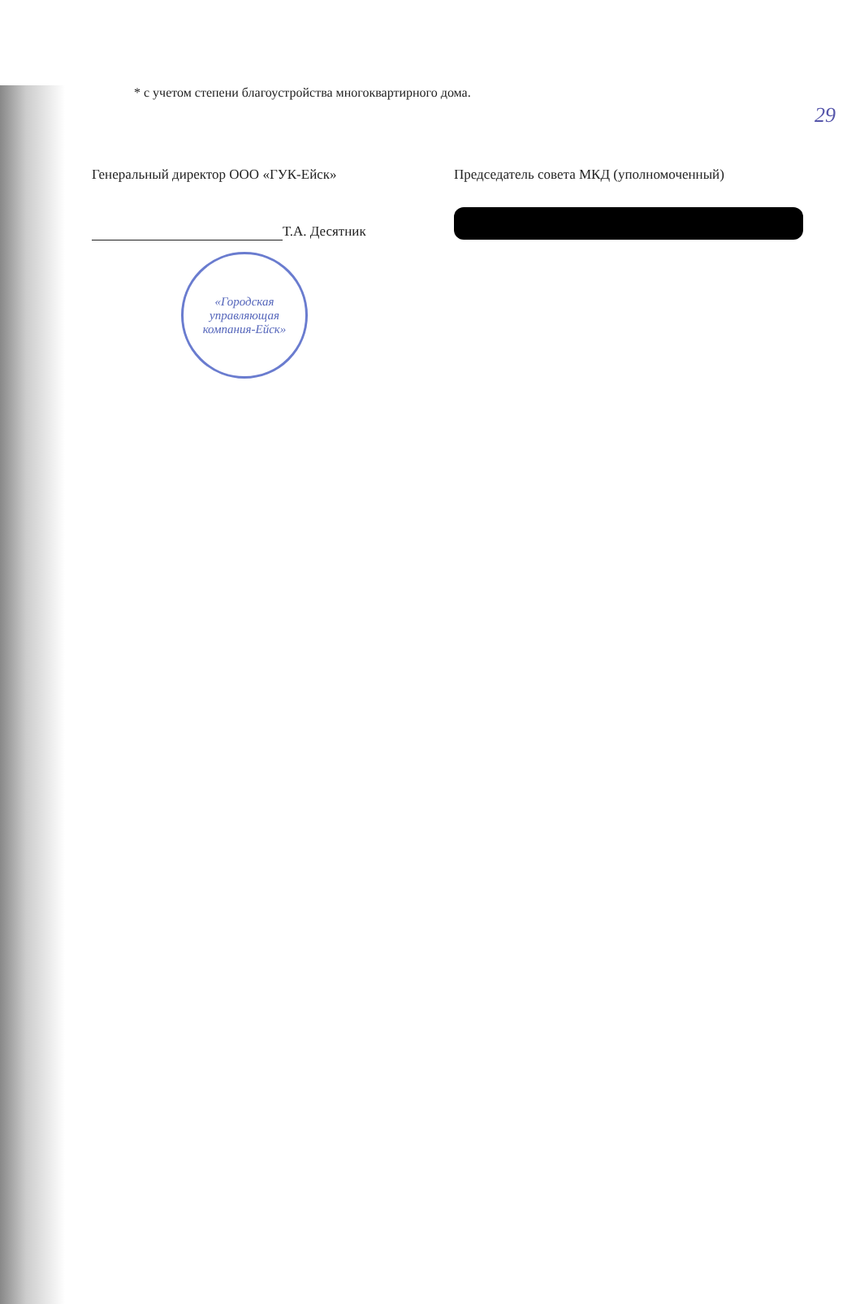29
* с учетом степени благоустройства многоквартирного дома.
Генеральный директор ООО «ГУК-Ейск»
Т.А. Десятник
«Городская управляющая компания-Ейск»
Председатель совета МКД (уполномоченный)